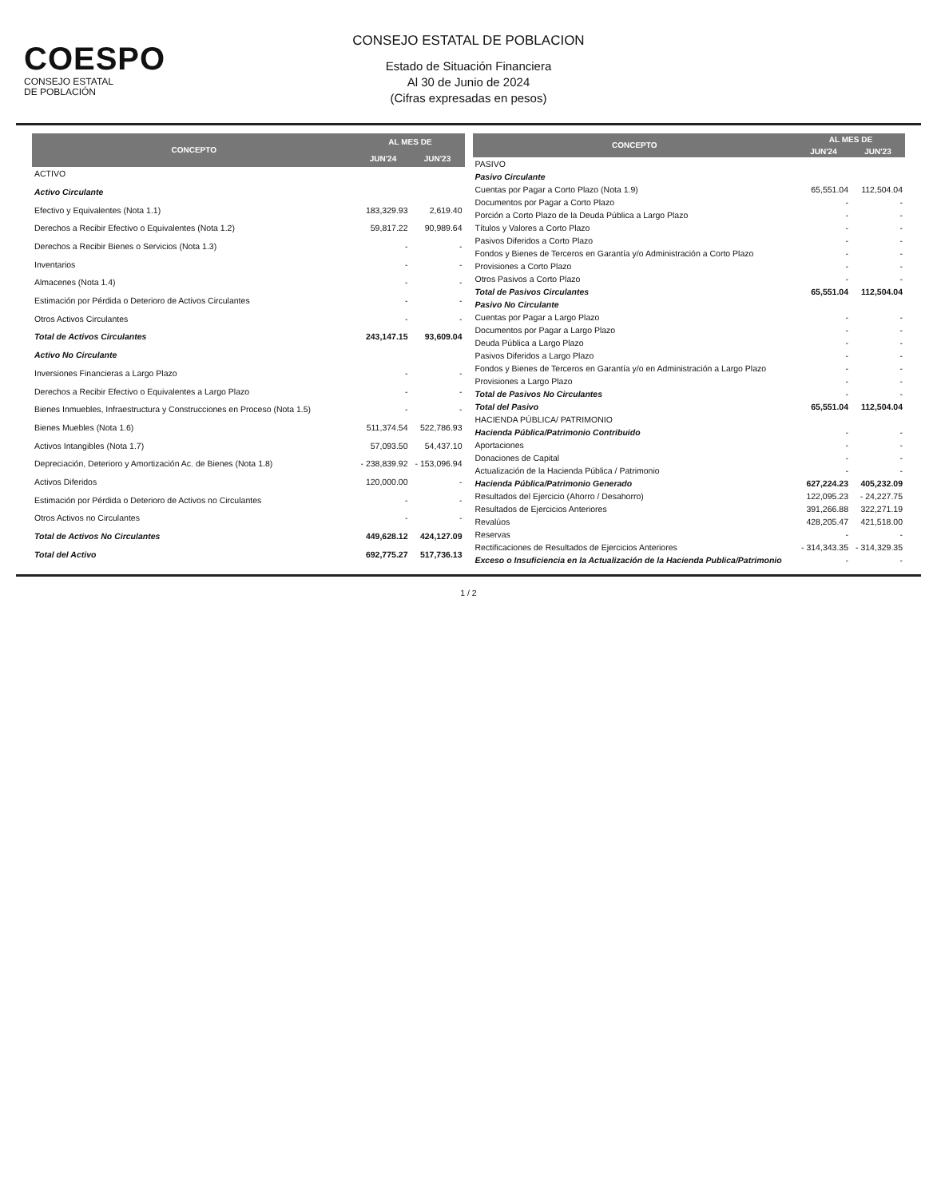COESPO
CONSEJO ESTATAL
DE POBLACIÓN
CONSEJO ESTATAL DE POBLACION
Estado de Situación Financiera
Al 30 de Junio de 2024
(Cifras expresadas en pesos)
| CONCEPTO | AL MES DE | |
| --- | --- | --- |
| | JUN'24 | JUN'23 |
| ACTIVO | | |
| Activo Circulante | | |
| Efectivo y Equivalentes (Nota 1.1) | 183,329.93 | 2,619.40 |
| Derechos a Recibir Efectivo o Equivalentes (Nota 1.2) | 59,817.22 | 90,989.64 |
| Derechos a Recibir Bienes o Servicios (Nota 1.3) | - | - |
| Inventarios | - | - |
| Almacenes (Nota 1.4) | - | - |
| Estimación por Pérdida o Deterioro de Activos Circulantes | - | - |
| Otros Activos Circulantes | - | - |
| Total de Activos Circulantes | 243,147.15 | 93,609.04 |
| Activo No Circulante | | |
| Inversiones Financieras a Largo Plazo | - | - |
| Derechos a Recibir Efectivo o Equivalentes a Largo Plazo | - | - |
| Bienes Inmuebles, Infraestructura y Construcciones en Proceso (Nota 1.5) | - | - |
| Bienes Muebles (Nota 1.6) | 511,374.54 | 522,786.93 |
| Activos Intangibles (Nota 1.7) | 57,093.50 | 54,437.10 |
| Depreciación, Deterioro y Amortización Ac. de Bienes (Nota 1.8) | - 238,839.92 | - 153,096.94 |
| Activos Diferidos | 120,000.00 | - |
| Estimación por Pérdida o Deterioro de Activos no Circulantes | - | - |
| Otros Activos no Circulantes | - | - |
| Total de Activos No Circulantes | 449,628.12 | 424,127.09 |
| Total del Activo | 692,775.27 | 517,736.13 |
| CONCEPTO | AL MES DE | |
| --- | --- | --- |
| | JUN'24 | JUN'23 |
| PASIVO | | |
| Pasivo Circulante | | |
| Cuentas por Pagar a Corto Plazo (Nota 1.9) | 65,551.04 | 112,504.04 |
| Documentos por Pagar a Corto Plazo | - | - |
| Porción a Corto Plazo de la Deuda Pública a Largo Plazo | - | - |
| Títulos y Valores a Corto Plazo | - | - |
| Pasivos Diferidos a Corto Plazo | - | - |
| Fondos y Bienes de Terceros en Garantía y/o Administración a Corto Plazo | - | - |
| Provisiones a Corto Plazo | - | - |
| Otros Pasivos a Corto Plazo | - | - |
| Total de Pasivos Circulantes | 65,551.04 | 112,504.04 |
| Pasivo No Circulante | | |
| Cuentas por Pagar a Largo Plazo | - | - |
| Documentos por Pagar a Largo Plazo | - | - |
| Deuda Pública a Largo Plazo | - | - |
| Pasivos Diferidos a Largo Plazo | - | - |
| Fondos y Bienes de Terceros en Garantía y/o en Administración a Largo Plazo | - | - |
| Provisiones a Largo Plazo | - | - |
| Total de Pasivos No Circulantes | - | - |
| Total del Pasivo | 65,551.04 | 112,504.04 |
| HACIENDA PÚBLICA/ PATRIMONIO | | |
| Hacienda Pública/Patrimonio Contribuido | - | - |
| Aportaciones | - | - |
| Donaciones de Capital | - | - |
| Actualización de la Hacienda Pública / Patrimonio | - | - |
| Hacienda Pública/Patrimonio Generado | 627,224.23 | 405,232.09 |
| Resultados del Ejercicio (Ahorro / Desahorro) | 122,095.23 | - 24,227.75 |
| Resultados de Ejercicios Anteriores | 391,266.88 | 322,271.19 |
| Revalúos | 428,205.47 | 421,518.00 |
| Reservas | - | - |
| Rectificaciones de Resultados de Ejercicios Anteriores | - 314,343.35 | - 314,329.35 |
| Exceso o Insuficiencia en la Actualización de la Hacienda Publica/Patrimonio | - | - |
1 / 2